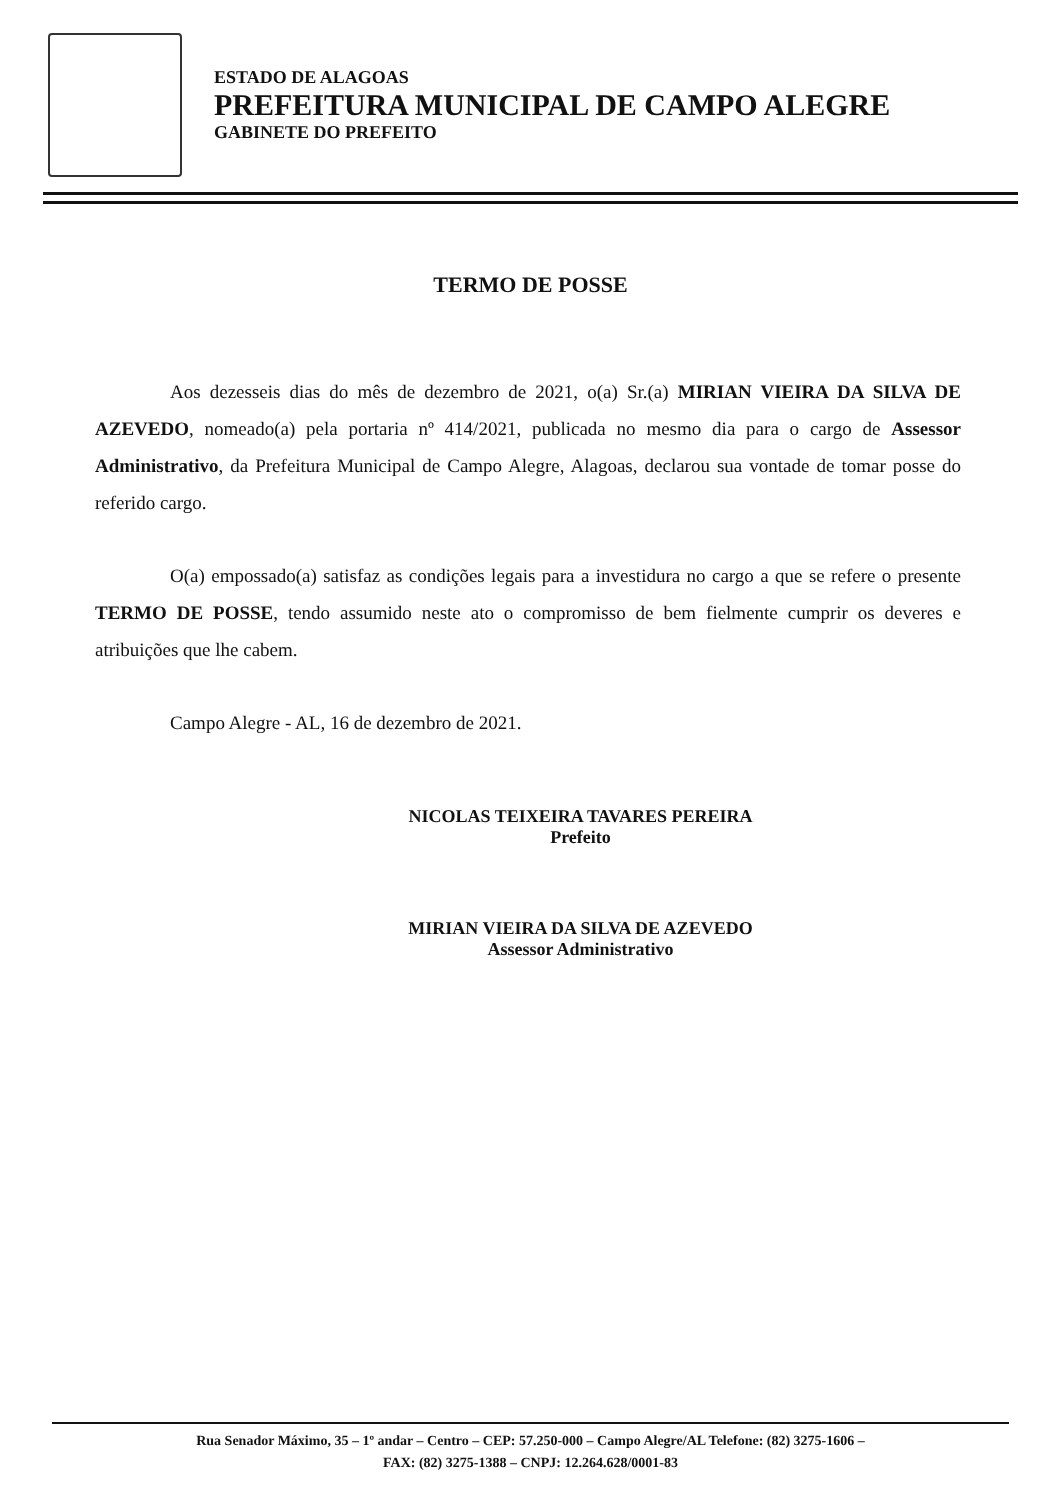ESTADO DE ALAGOAS
PREFEITURA MUNICIPAL DE CAMPO ALEGRE
GABINETE DO PREFEITO
TERMO DE POSSE
Aos dezesseis dias do mês de dezembro de 2021, o(a) Sr.(a) MIRIAN VIEIRA DA SILVA DE AZEVEDO, nomeado(a) pela portaria nº 414/2021, publicada no mesmo dia para o cargo de Assessor Administrativo, da Prefeitura Municipal de Campo Alegre, Alagoas, declarou sua vontade de tomar posse do referido cargo.
O(a) empossado(a) satisfaz as condições legais para a investidura no cargo a que se refere o presente TERMO DE POSSE, tendo assumido neste ato o compromisso de bem fielmente cumprir os deveres e atribuições que lhe cabem.
Campo Alegre - AL, 16 de dezembro de 2021.
NICOLAS TEIXEIRA TAVARES PEREIRA
Prefeito
MIRIAN VIEIRA DA SILVA DE AZEVEDO
Assessor Administrativo
Rua Senador Máximo, 35 – 1º andar – Centro – CEP: 57.250-000 – Campo Alegre/AL Telefone: (82) 3275-1606 –
FAX: (82) 3275-1388 – CNPJ: 12.264.628/0001-83